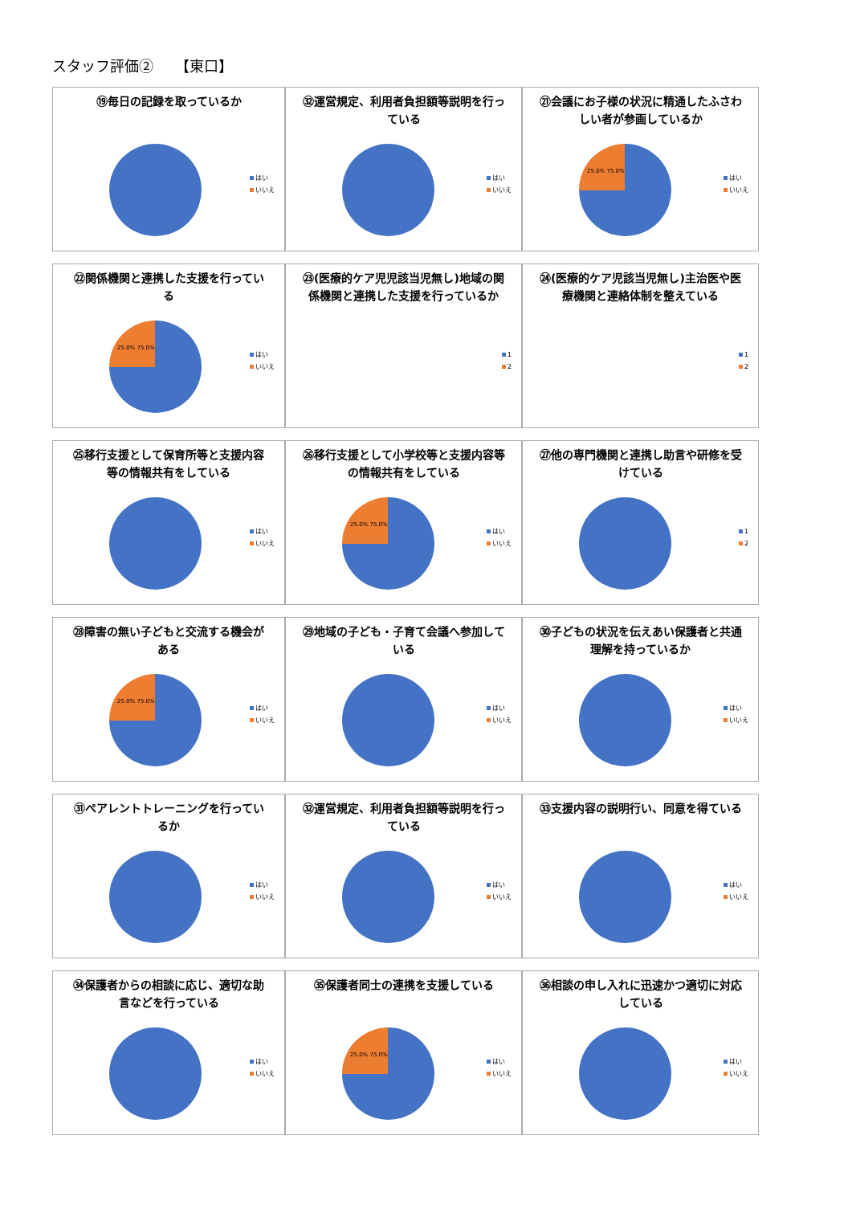スタッフ評価②　　【東口】
⑲毎日の記録を取っているか
はい
いいえ
㉜運営規定、利用者負担額等説明を行っている
はい
いいえ
㉑会議にお子様の状況に精通したふさわしい者が参画しているか
はい
いいえ
25.0% 75.0%
㉒関係機関と連携した支援を行っている
はい
いいえ
25.0% 75.0%
㉓(医療的ケア児児該当児無し)地域の関係機関と連携した支援を行っているか
1
2
㉔(医療的ケア児該当児無し)主治医や医療機関と連絡体制を整えている
1
2
㉕移行支援として保育所等と支援内容等の情報共有をしている
はい
いいえ
㉖移行支援として小学校等と支援内容等の情報共有をしている
はい
いいえ
25.0% 75.0%
㉗他の専門機関と連携し助言や研修を受けている
1
2
㉘障害の無い子どもと交流する機会がある
はい
いいえ
25.0% 75.0%
㉙地域の子ども・子育て会議へ参加している
はい
いいえ
㉚子どもの状況を伝えあい保護者と共通理解を持っているか
はい
いいえ
㉛ペアレントトレーニングを行っているか
はい
いいえ
㉜運営規定、利用者負担額等説明を行っている
はい
いいえ
㉝支援内容の説明行い、同意を得ている
はい
いいえ
㉞保護者からの相談に応じ、適切な助言などを行っている
はい
いいえ
㉟保護者同士の連携を支援している
はい
いいえ
25.0% 75.0%
㊱相談の申し入れに迅速かつ適切に対応している
はい
いいえ